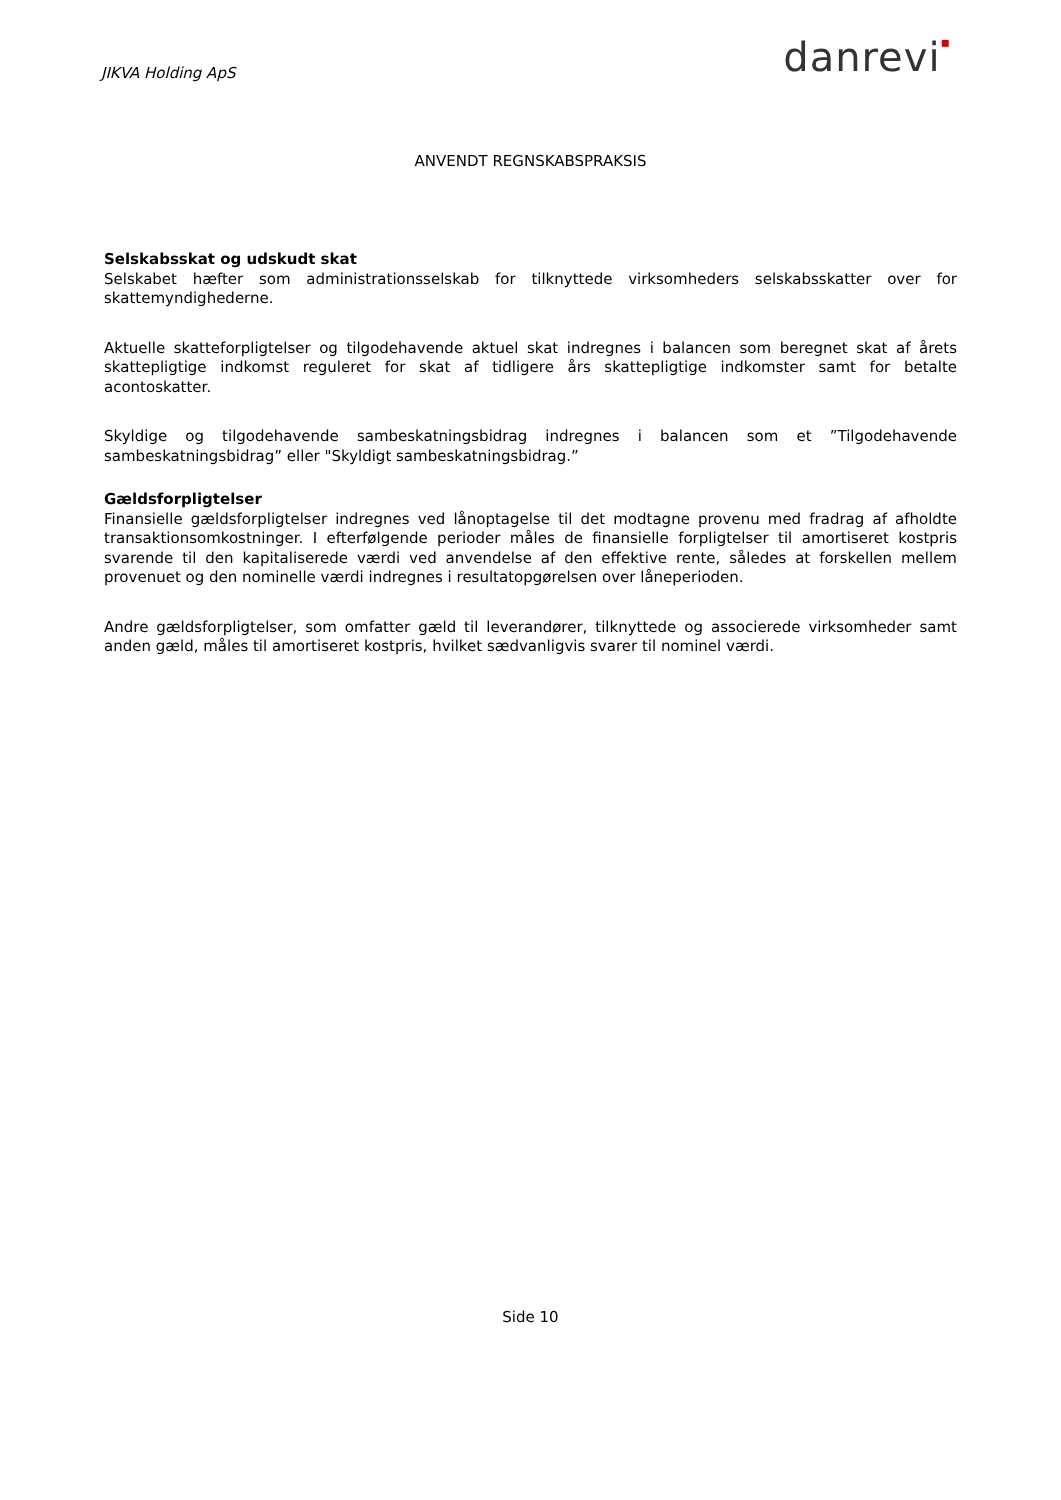JIKVA Holding ApS
danrevi▪
ANVENDT REGNSKABSPRAKSIS
Selskabsskat og udskudt skat
Selskabet hæfter som administrationsselskab for tilknyttede virksomheders selskabsskatter over for skattemyndighederne.
Aktuelle skatteforpligtelser og tilgodehavende aktuel skat indregnes i balancen som beregnet skat af årets skattepligtige indkomst reguleret for skat af tidligere års skattepligtige indkomster samt for betalte acontoskatter.
Skyldige og tilgodehavende sambeskatningsbidrag indregnes i balancen som et ”Tilgodehavende sambeskatningsbidrag” eller "Skyldigt sambeskatningsbidrag.”
Gældsforpligtelser
Finansielle gældsforpligtelser indregnes ved lånoptagelse til det modtagne provenu med fradrag af afholdte transaktionsomkostninger. I efterfølgende perioder måles de finansielle forpligtelser til amortiseret kostpris svarende til den kapitaliserede værdi ved anvendelse af den effektive rente, således at forskellen mellem provenuet og den nominelle værdi indregnes i resultatopgørelsen over låneperioden.
Andre gældsforpligtelser, som omfatter gæld til leverandører, tilknyttede og associerede virksomheder samt anden gæld, måles til amortiseret kostpris, hvilket sædvanligvis svarer til nominel værdi.
Side 10